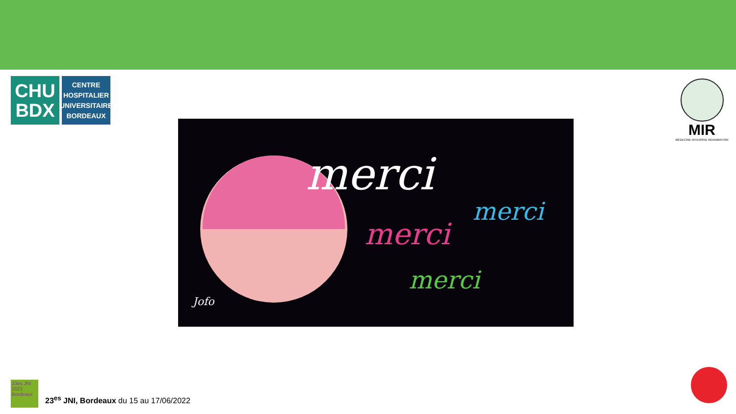CHU
BDX
CENTRE
HOSPITALIER
UNIVERSITAIRE
BORDEAUX
MIR
MÉDECINE INTENSIVE RÉANIMATION
merci
merci
merci
merci
Jofo
23es JNI 2022 Bordeaux
23<sup>es</sup> JNI, Bordeaux du 15 au 17/06/2022